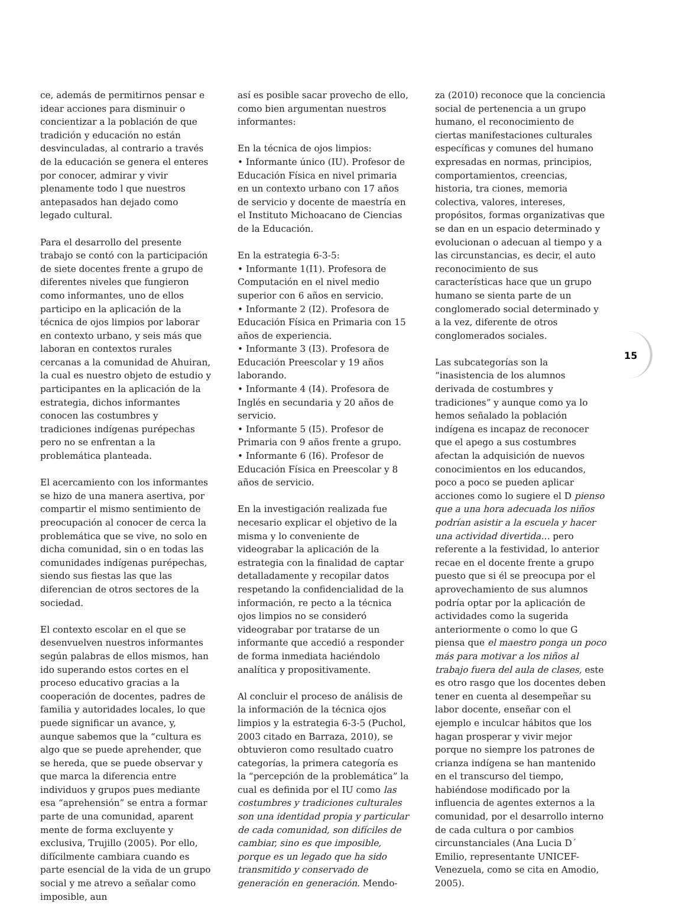ce, además de permitirnos pensar e idear acciones para disminuir o concientizar a la población de que tradición y educación no están desvinculadas, al contrario a través de la educación se genera el enteres por conocer, admirar y vivir plenamente todo l que nuestros antepasados han dejado como legado cultural.
Para el desarrollo del presente trabajo se contó con la participación de siete docentes frente a grupo de diferentes niveles que fungieron como informantes, uno de ellos participo en la aplicación de la técnica de ojos limpios por laborar en contexto urbano, y seis más que laboran en contextos rurales cercanas a la comunidad de Ahuiran, la cual es nuestro objeto de estudio y participantes en la aplicación de la estrategia, dichos informantes conocen las costumbres y tradiciones indígenas purépechas pero no se enfrentan a la problemática planteada.
El acercamiento con los informantes se hizo de una manera asertiva, por compartir el mismo sentimiento de preocupación al conocer de cerca la problemática que se vive, no solo en dicha comunidad, sin o en todas las comunidades indígenas purépechas, siendo sus fiestas las que las diferencian de otros sectores de la sociedad.
El contexto escolar en el que se desenvuelven nuestros informantes según palabras de ellos mismos, han ido superando estos cortes en el proceso educativo gracias a la cooperación de docentes, padres de familia y autoridades locales, lo que puede significar un avance, y, aunque sabemos que la “cultura es algo que se puede aprehender, que se hereda, que se puede observar y que marca la diferencia entre individuos y grupos pues mediante esa “aprehensión” se entra a formar parte de una comunidad, aparent mente de forma excluyente y exclusiva, Trujillo (2005). Por ello, difícilmente cambiara cuando es parte esencial de la vida de un grupo social y me atrevo a señalar como imposible, aun
así es posible sacar provecho de ello, como bien argumentan nuestros informantes:
En la técnica de ojos limpios:
• Informante único (IU). Profesor de Educación Física en nivel primaria en un contexto urbano con 17 años de servicio y docente de maestría en el Instituto Michoacano de Ciencias de la Educación.
En la estrategia 6-3-5:
• Informante 1(I1). Profesora de Computación en el nivel medio superior con 6 años en servicio.
• Informante 2 (I2). Profesora de Educación Física en Primaria con 15 años de experiencia.
• Informante 3 (I3). Profesora de Educación Preescolar y 19 años laborando.
• Informante 4 (I4). Profesora de Inglés en secundaria y 20 años de servicio.
• Informante 5 (I5). Profesor de Primaria con 9 años frente a grupo.
• Informante 6 (I6). Profesor de Educación Física en Preescolar y 8 años de servicio.
En la investigación realizada fue necesario explicar el objetivo de la misma y lo conveniente de videograbar la aplicación de la estrategia con la finalidad de captar detalladamente y recopilar datos respetando la confidencialidad de la información, re pecto a la técnica ojos limpios no se consideró videograbar por tratarse de un informante que accedió a responder de forma inmediata haciéndolo analítica y propositivamente.
Al concluir el proceso de análisis de la información de la técnica ojos limpios y la estrategia 6-3-5 (Puchol, 2003 citado en Barraza, 2010), se obtuvieron como resultado cuatro categorías, la primera categoría es la “percepción de la problemática” la cual es definida por el IU como las costumbres y tradiciones culturales son una identidad propia y particular de cada comunidad, son difíciles de cambiar, sino es que imposible, porque es un legado que ha sido transmitido y conservado de generación en generación. Mendo-
za (2010) reconoce que la conciencia social de pertenencia a un grupo humano, el reconocimiento de ciertas manifestaciones culturales específicas y comunes del humano expresadas en normas, principios, comportamientos, creencias, historia, tra ciones, memoria colectiva, valores, intereses, propósitos, formas organizativas que se dan en un espacio determinado y evolucionan o adecuan al tiempo y a las circunstancias, es decir, el auto reconocimiento de sus características hace que un grupo humano se sienta parte de un conglomerado social determinado y a la vez, diferente de otros conglomerados sociales.
Las subcategorías son la “inasistencia de los alumnos derivada de costumbres y tradiciones” y aunque como ya lo hemos señalado la población indígena es incapaz de reconocer que el apego a sus costumbres afectan la adquisición de nuevos conocimientos en los educandos, poco a poco se pueden aplicar acciones como lo sugiere el D pienso que a una hora adecuada los niños podrían asistir a la escuela y hacer una actividad divertida… pero referente a la festividad, lo anterior recae en el docente frente a grupo puesto que si él se preocupa por el aprovechamiento de sus alumnos podría optar por la aplicación de actividades como la sugerida anteriormente o como lo que G piensa que el maestro ponga un poco más para motivar a los niños al trabajo fuera del aula de clases, este es otro rasgo que los docentes deben tener en cuenta al desempeñar su labor docente, enseñar con el ejemplo e inculcar hábitos que los hagan prosperar y vivir mejor porque no siempre los patrones de crianza indígena se han mantenido en el transcurso del tiempo, habiéndose modificado por la influencia de agentes externos a la comunidad, por el desarrollo interno de cada cultura o por cambios circunstanciales (Ana Lucia D´ Emilio, representante UNICEF-Venezuela, como se cita en Amodio, 2005).
15